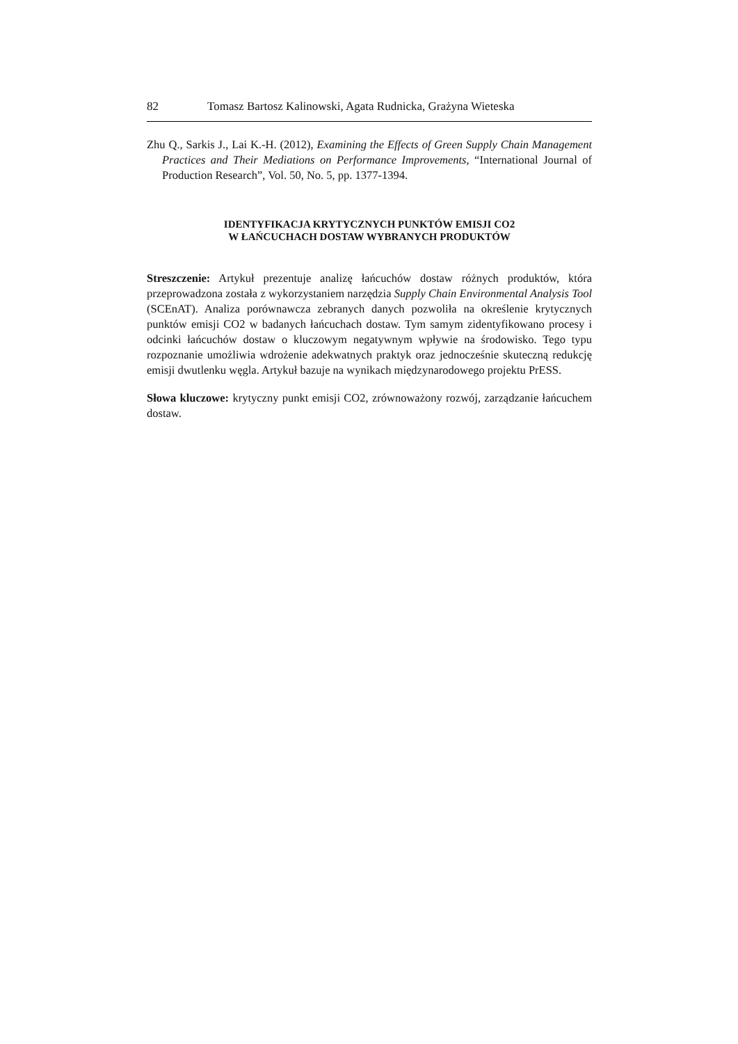82 Tomasz Bartosz Kalinowski, Agata Rudnicka, Grażyna Wieteska
Zhu Q., Sarkis J., Lai K.-H. (2012), Examining the Effects of Green Supply Chain Management Practices and Their Mediations on Performance Improvements, “International Journal of Production Research”, Vol. 50, No. 5, pp. 1377-1394.
IDENTYFIKACJA KRYTYCZNYCH PUNKTÓW EMISJI CO2
W ŁAŃCUCHACH DOSTAW WYBRANYCH PRODUKTÓW
Streszczenie: Artykuł prezentuje analizę łańcuchów dostaw różnych produktów, która przeprowadzona została z wykorzystaniem narzędzia Supply Chain Environmental Analysis Tool (SCEnAT). Analiza porównawcza zebranych danych pozwoliła na określenie krytycznych punktów emisji CO2 w badanych łańcuchach dostaw. Tym samym zidentyfikowano procesy i odcinki łańcuchów dostaw o kluczowym negatywnym wpływie na środowisko. Tego typu rozpoznanie umożliwia wdrożenie adekwatnych praktyk oraz jednocześnie skuteczną redukcję emisji dwutlenku węgla. Artykuł bazuje na wynikach międzynarodowego projektu PrESS.
Słowa kluczowe: krytyczny punkt emisji CO2, zrównoważony rozwój, zarządzanie łańcuchem dostaw.